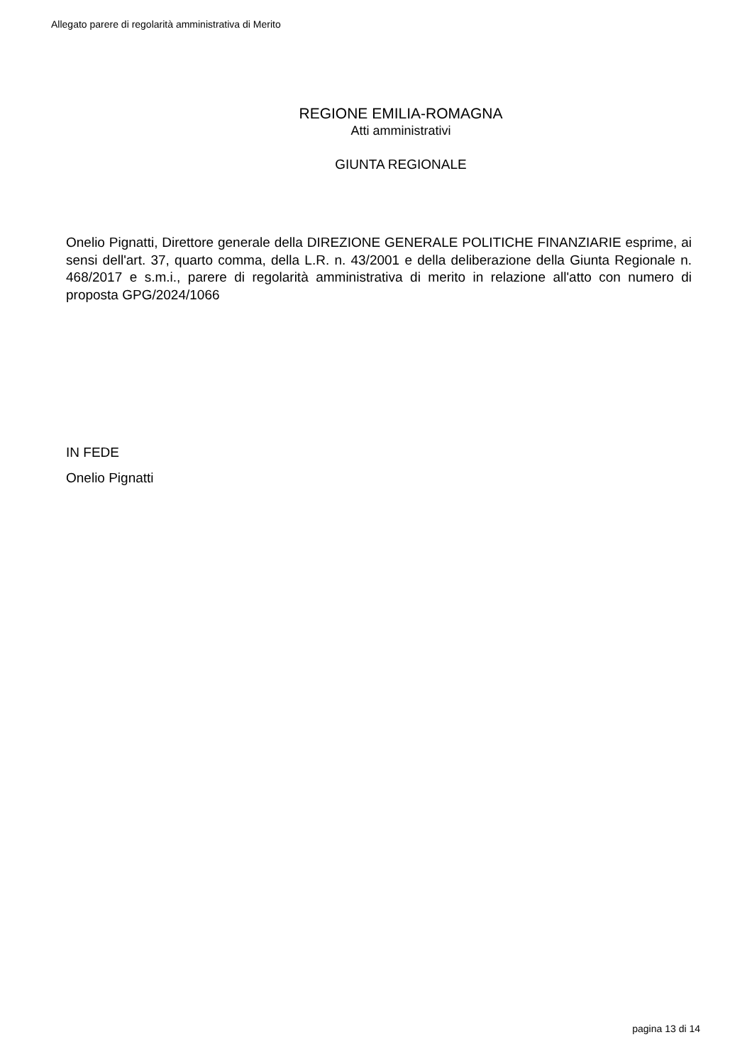Allegato parere di regolarità amministrativa di Merito
REGIONE EMILIA-ROMAGNA
Atti amministrativi
GIUNTA REGIONALE
Onelio Pignatti, Direttore generale della DIREZIONE GENERALE POLITICHE FINANZIARIE esprime, ai sensi dell'art. 37, quarto comma, della L.R. n. 43/2001 e della deliberazione della Giunta Regionale n. 468/2017 e s.m.i., parere di regolarità amministrativa di merito in relazione all'atto con numero di proposta GPG/2024/1066
IN FEDE
Onelio Pignatti
pagina 13 di 14